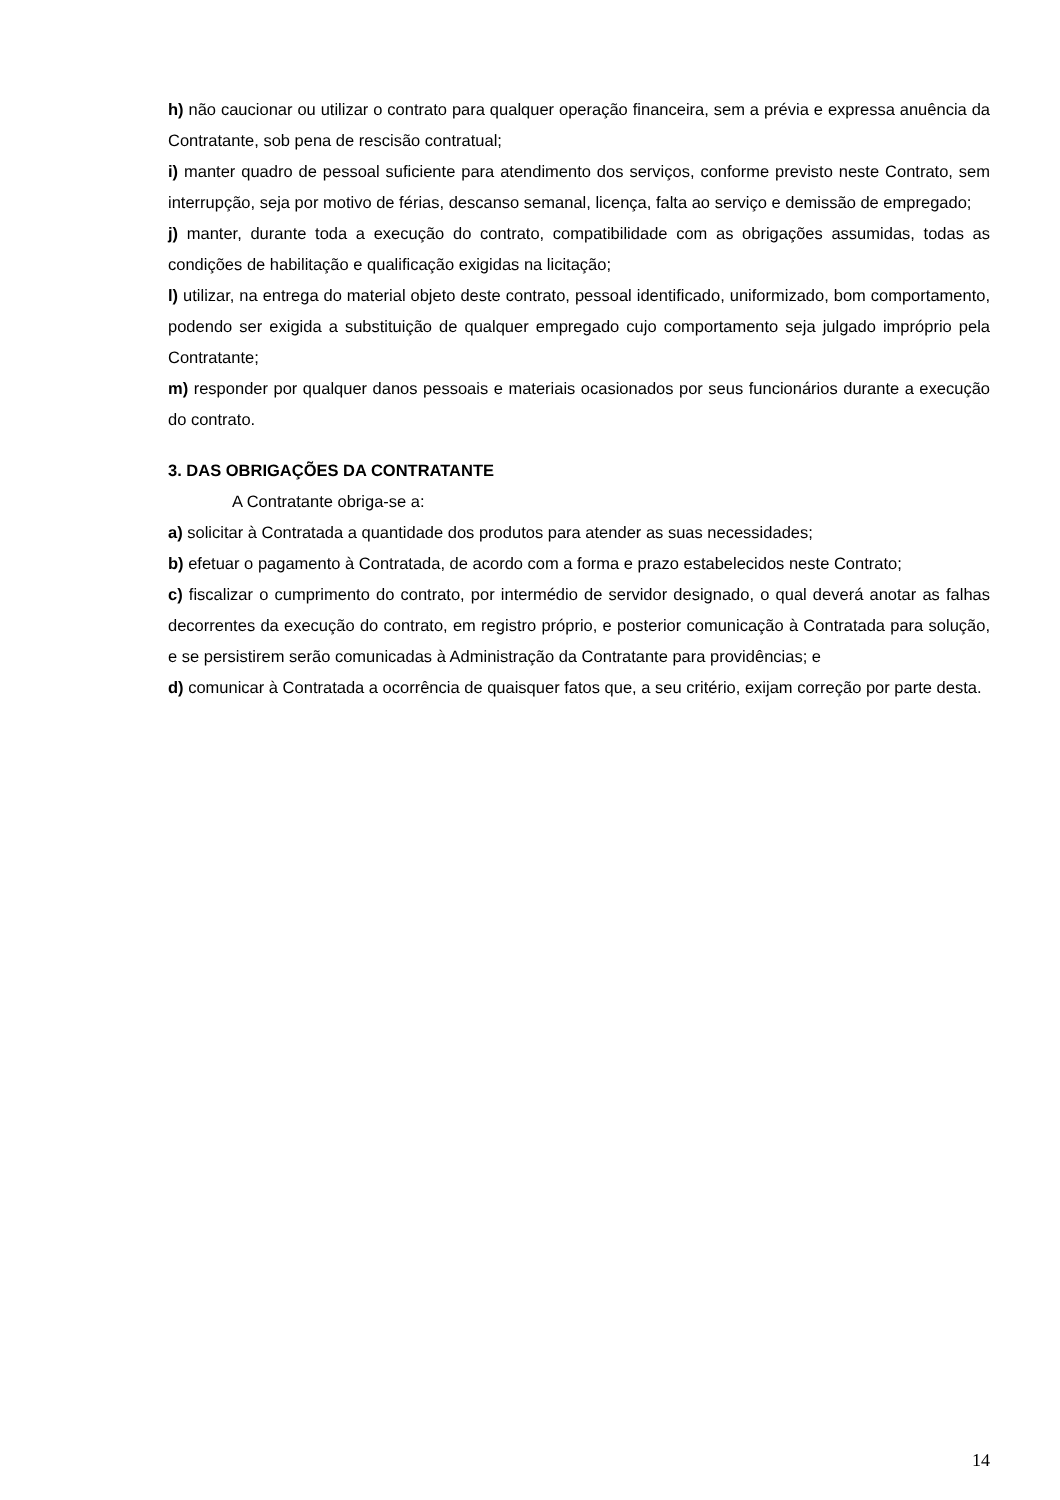h) não caucionar ou utilizar o contrato para qualquer operação financeira, sem a prévia e expressa anuência da Contratante, sob pena de rescisão contratual;
i) manter quadro de pessoal suficiente para atendimento dos serviços, conforme previsto neste Contrato, sem interrupção, seja por motivo de férias, descanso semanal, licença, falta ao serviço e demissão de empregado;
j) manter, durante toda a execução do contrato, compatibilidade com as obrigações assumidas, todas as condições de habilitação e qualificação exigidas na licitação;
l) utilizar, na entrega do material objeto deste contrato, pessoal identificado, uniformizado, bom comportamento, podendo ser exigida a substituição de qualquer empregado cujo comportamento seja julgado impróprio pela Contratante;
m) responder por qualquer danos pessoais e materiais ocasionados por seus funcionários durante a execução do contrato.
3. DAS OBRIGAÇÕES DA CONTRATANTE
A Contratante obriga-se a:
a) solicitar à Contratada a quantidade dos produtos para atender as suas necessidades;
b) efetuar o pagamento à Contratada, de acordo com a forma e prazo estabelecidos neste Contrato;
c) fiscalizar o cumprimento do contrato, por intermédio de servidor designado, o qual deverá anotar as falhas decorrentes da execução do contrato, em registro próprio, e posterior comunicação à Contratada para solução, e se persistirem serão comunicadas à Administração da Contratante para providências; e
d) comunicar à Contratada a ocorrência de quaisquer fatos que, a seu critério, exijam correção por parte desta.
14